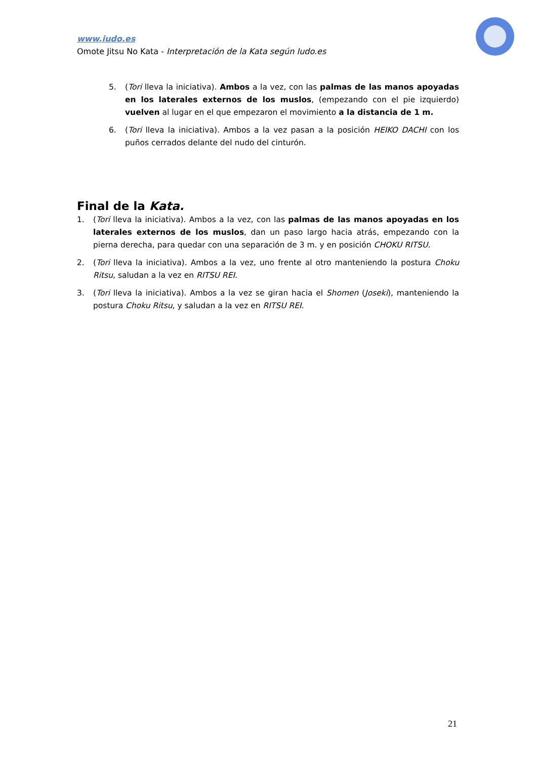www.iudo.es
Omote Jitsu No Kata - Interpretación de la Kata según Iudo.es
5. (Tori lleva la iniciativa). Ambos a la vez, con las palmas de las manos apoyadas en los laterales externos de los muslos, (empezando con el pie izquierdo) vuelven al lugar en el que empezaron el movimiento a la distancia de 1 m.
6. (Tori lleva la iniciativa). Ambos a la vez pasan a la posición HEIKO DACHI con los puños cerrados delante del nudo del cinturón.
Final de la Kata.
1. (Tori lleva la iniciativa). Ambos a la vez, con las palmas de las manos apoyadas en los laterales externos de los muslos, dan un paso largo hacia atrás, empezando con la pierna derecha, para quedar con una separación de 3 m. y en posición CHOKU RITSU.
2. (Tori lleva la iniciativa). Ambos a la vez, uno frente al otro manteniendo la postura Choku Ritsu, saludan a la vez en RITSU REI.
3. (Tori lleva la iniciativa). Ambos a la vez se giran hacia el Shomen (Joseki), manteniendo la postura Choku Ritsu, y saludan a la vez en RITSU REI.
21